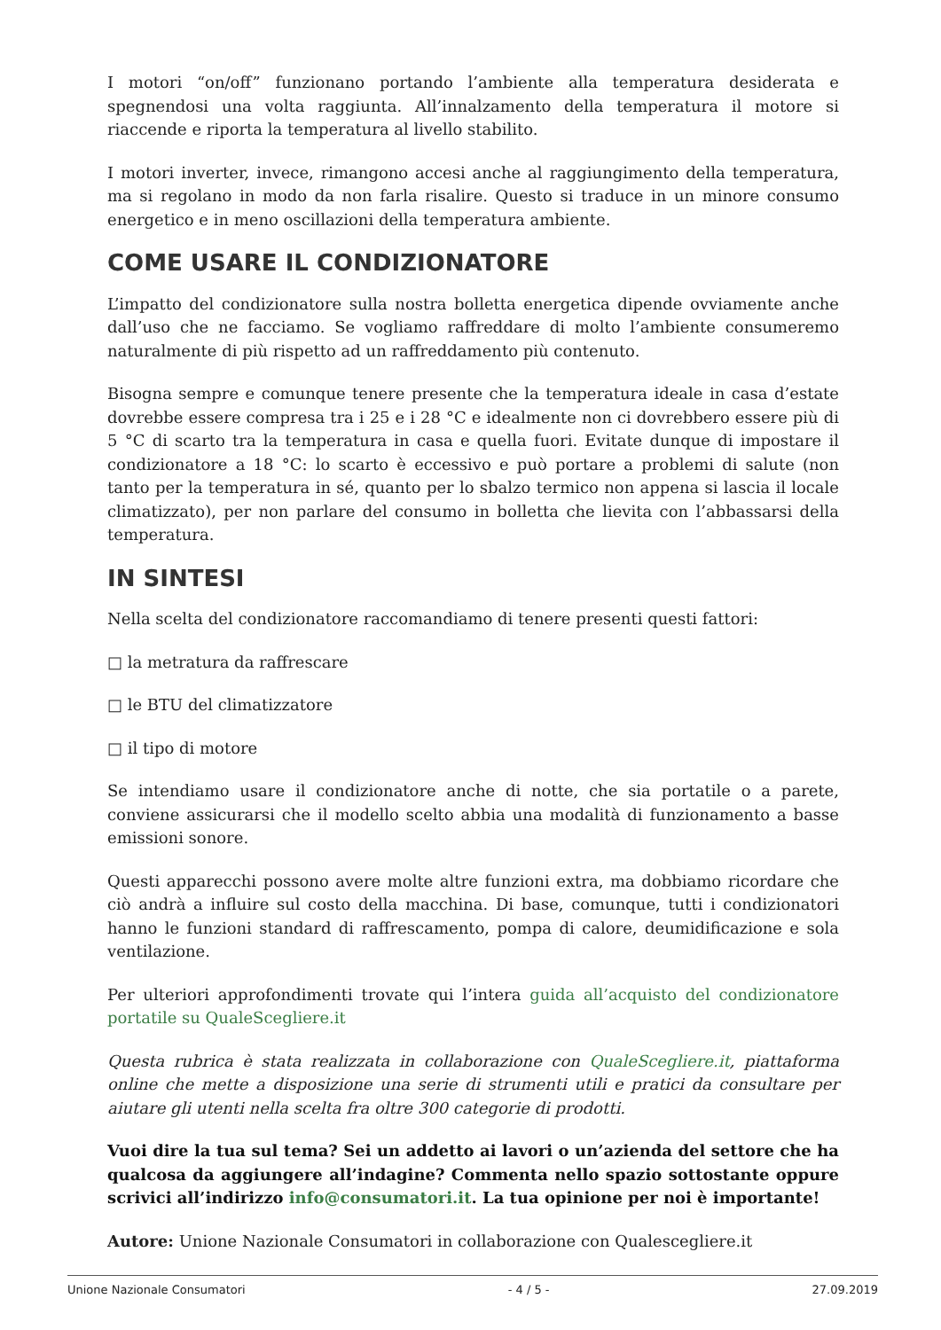I motori “on/off” funzionano portando l’ambiente alla temperatura desiderata e spegnendosi una volta raggiunta. All’innalzamento della temperatura il motore si riaccende e riporta la temperatura al livello stabilito.
I motori inverter, invece, rimangono accesi anche al raggiungimento della temperatura, ma si regolano in modo da non farla risalire. Questo si traduce in un minore consumo energetico e in meno oscillazioni della temperatura ambiente.
COME USARE IL CONDIZIONATORE
L’impatto del condizionatore sulla nostra bolletta energetica dipende ovviamente anche dall’uso che ne facciamo. Se vogliamo raffreddare di molto l’ambiente consumeremo naturalmente di più rispetto ad un raffreddamento più contenuto.
Bisogna sempre e comunque tenere presente che la temperatura ideale in casa d’estate dovrebbe essere compresa tra i 25 e i 28 °C e idealmente non ci dovrebbero essere più di 5 °C di scarto tra la temperatura in casa e quella fuori. Evitate dunque di impostare il condizionatore a 18 °C: lo scarto è eccessivo e può portare a problemi di salute (non tanto per la temperatura in sé, quanto per lo sbalzo termico non appena si lascia il locale climatizzato), per non parlare del consumo in bolletta che lievita con l’abbassarsi della temperatura.
IN SINTESI
Nella scelta del condizionatore raccomandiamo di tenere presenti questi fattori:
□ la metratura da raffrescare
□ le BTU del climatizzatore
□ il tipo di motore
Se intendiamo usare il condizionatore anche di notte, che sia portatile o a parete, conviene assicurarsi che il modello scelto abbia una modalità di funzionamento a basse emissioni sonore.
Questi apparecchi possono avere molte altre funzioni extra, ma dobbiamo ricordare che ciò andrà a influire sul costo della macchina. Di base, comunque, tutti i condizionatori hanno le funzioni standard di raffrescamento, pompa di calore, deumidificazione e sola ventilazione.
Per ulteriori approfondimenti trovate qui l’intera guida all’acquisto del condizionatore portatile su QualeScegliere.it
Questa rubrica è stata realizzata in collaborazione con QualeScegliere.it, piattaforma online che mette a disposizione una serie di strumenti utili e pratici da consultare per aiutare gli utenti nella scelta fra oltre 300 categorie di prodotti.
Vuoi dire la tua sul tema? Sei un addetto ai lavori o un’azienda del settore che ha qualcosa da aggiungere all’indagine? Commenta nello spazio sottostante oppure scrivici all’indirizzo info@consumatori.it. La tua opinione per noi è importante!
Autore: Unione Nazionale Consumatori in collaborazione con Qualescegliere.it
Unione Nazionale Consumatori - 4 / 5 - 27.09.2019